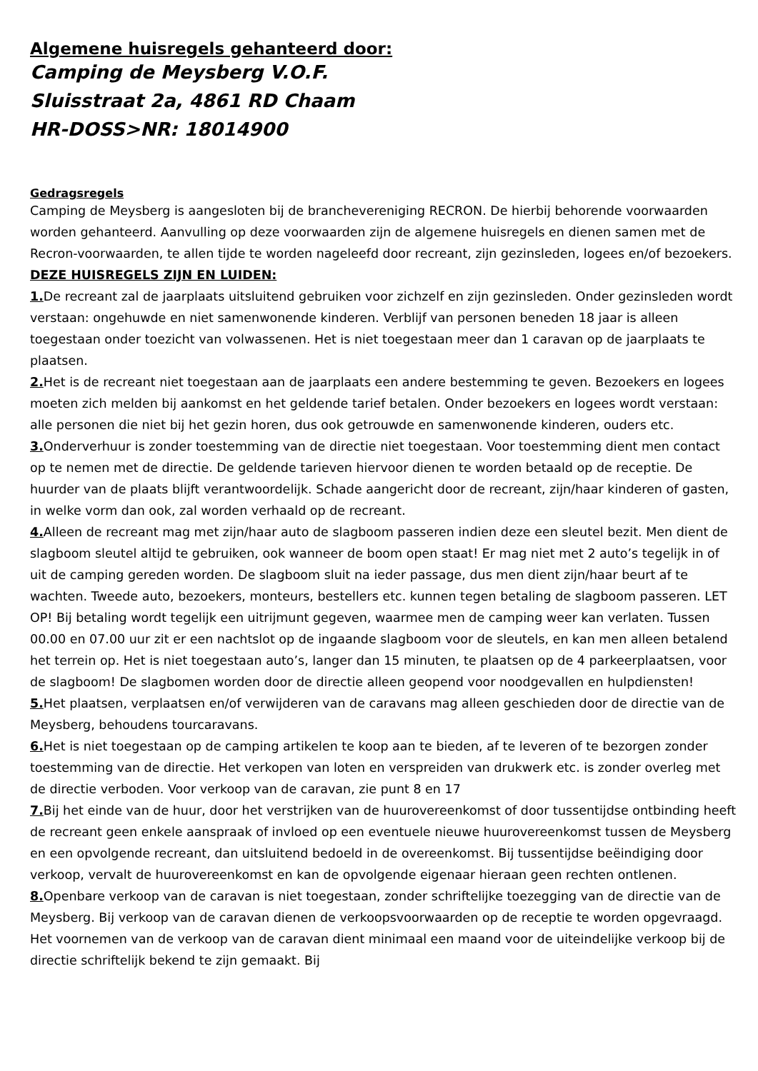Algemene huisregels gehanteerd door:
Camping de Meysberg V.O.F.
Sluisstraat 2a, 4861 RD Chaam
HR-DOSS>NR: 18014900
Gedragsregels
Camping de Meysberg is aangesloten bij de branchevereniging RECRON. De hierbij behorende voorwaarden worden gehanteerd. Aanvulling op deze voorwaarden zijn de algemene huisregels en dienen samen met de Recron-voorwaarden, te allen tijde te worden nageleefd door recreant, zijn gezinsleden, logees en/of bezoekers.
DEZE HUISREGELS ZIJN EN LUIDEN:
1. De recreant zal de jaarplaats uitsluitend gebruiken voor zichzelf en zijn gezinsleden. Onder gezinsleden wordt verstaan: ongehuwde en niet samenwonende kinderen. Verblijf van personen beneden 18 jaar is alleen toegestaan onder toezicht van volwassenen. Het is niet toegestaan meer dan 1 caravan op de jaarplaats te plaatsen.
2. Het is de recreant niet toegestaan aan de jaarplaats een andere bestemming te geven. Bezoekers en logees moeten zich melden bij aankomst en het geldende tarief betalen. Onder bezoekers en logees wordt verstaan: alle personen die niet bij het gezin horen, dus ook getrouwde en samenwonende kinderen, ouders etc.
3. Onderverhuur is zonder toestemming van de directie niet toegestaan. Voor toestemming dient men contact op te nemen met de directie. De geldende tarieven hiervoor dienen te worden betaald op de receptie. De huurder van de plaats blijft verantwoordelijk. Schade aangericht door de recreant, zijn/haar kinderen of gasten, in welke vorm dan ook, zal worden verhaald op de recreant.
4. Alleen de recreant mag met zijn/haar auto de slagboom passeren indien deze een sleutel bezit. Men dient de slagboom sleutel altijd te gebruiken, ook wanneer de boom open staat! Er mag niet met 2 auto’s tegelijk in of uit de camping gereden worden. De slagboom sluit na ieder passage, dus men dient zijn/haar beurt af te wachten. Tweede auto, bezoekers, monteurs, bestellers etc. kunnen tegen betaling de slagboom passeren. LET OP! Bij betaling wordt tegelijk een uitrijmunt gegeven, waarmee men de camping weer kan verlaten. Tussen 00.00 en 07.00 uur zit er een nachtslot op de ingaande slagboom voor de sleutels, en kan men alleen betalend het terrein op. Het is niet toegestaan auto’s, langer dan 15 minuten, te plaatsen op de 4 parkeerplaatsen, voor de slagboom! De slagbomen worden door de directie alleen geopend voor noodgevallen en hulpdiensten!
5. Het plaatsen, verplaatsen en/of verwijderen van de caravans mag alleen geschieden door de directie van de Meysberg, behoudens tourcaravans.
6. Het is niet toegestaan op de camping artikelen te koop aan te bieden, af te leveren of te bezorgen zonder toestemming van de directie. Het verkopen van loten en verspreiden van drukwerk etc. is zonder overleg met de directie verboden. Voor verkoop van de caravan, zie punt 8 en 17
7. Bij het einde van de huur, door het verstrijken van de huurovereenkomst of door tussentijdse ontbinding heeft de recreant geen enkele aanspraak of invloed op een eventuele nieuwe huurovereenkomst tussen de Meysberg en een opvolgende recreant, dan uitsluitend bedoeld in de overeenkomst. Bij tussentijdse beëindiging door verkoop, vervalt de huurovereenkomst en kan de opvolgende eigenaar hieraan geen rechten ontlenen.
8. Openbare verkoop van de caravan is niet toegestaan, zonder schriftelijke toezegging van de directie van de Meysberg. Bij verkoop van de caravan dienen de verkoopsvoorwaarden op de receptie te worden opgevraagd. Het voornemen van de verkoop van de caravan dient minimaal een maand voor de uiteindelijke verkoop bij de directie schriftelijk bekend te zijn gemaakt. Bij